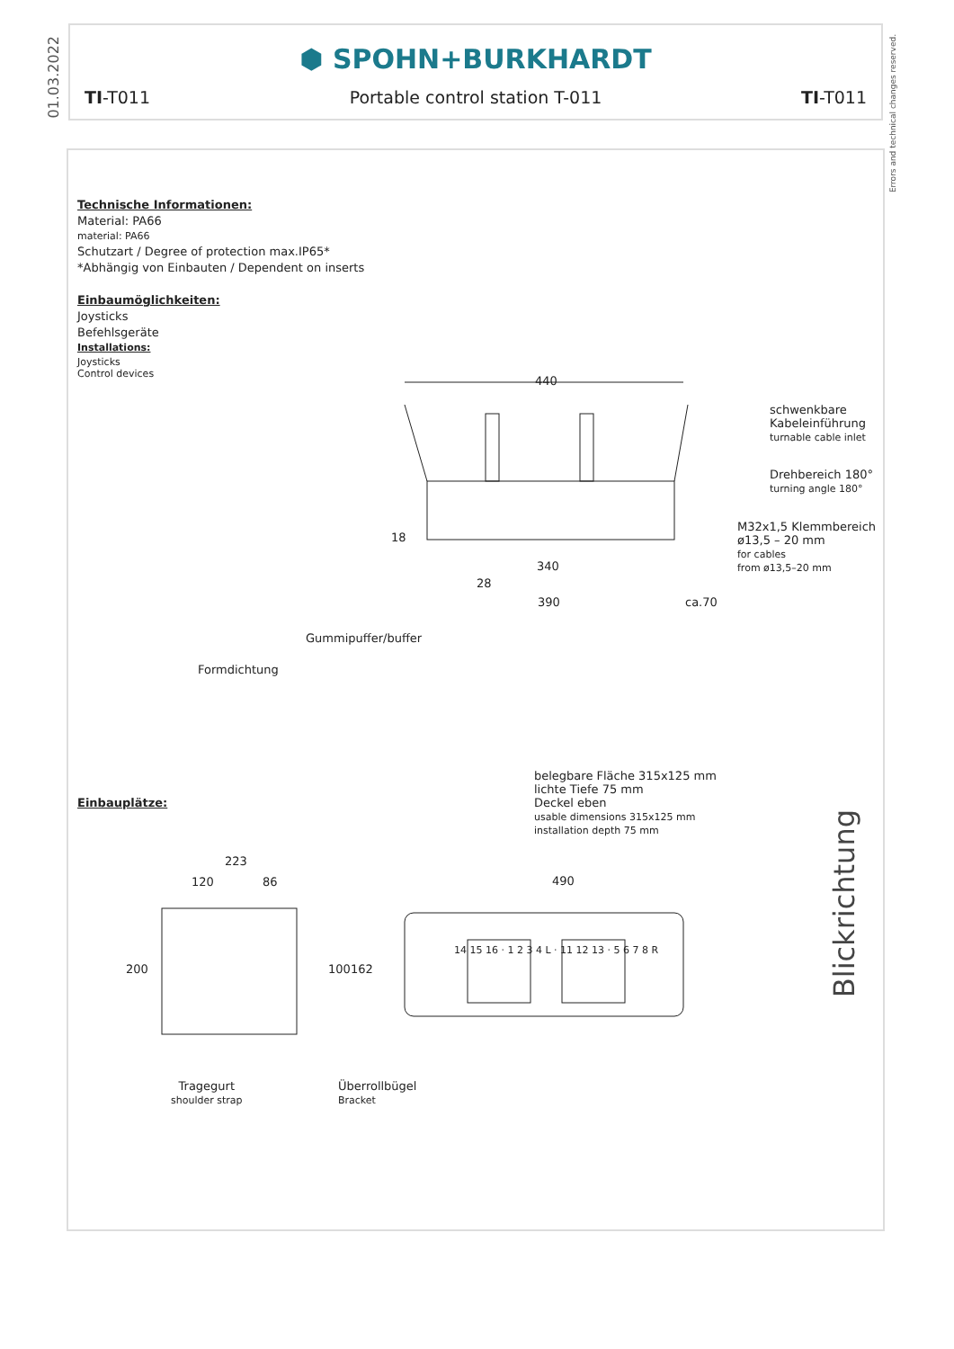01.03.2022
Errors and technical changes reserved.
⬢ SPOHN+BURKHARDT
TI-T011 Portable control station T-011 TI-T011
Technische Informationen:
Material: PA66
material: PA66
Schutzart / Degree of protection max.IP65*
*Abhängig von Einbauten / Dependent on inserts
Einbaumöglichkeiten:
Joysticks
Befehlsgeräte
Installations:
Joysticks
Control devices
440
schwenkbare
Kabeleinführung
turnable cable inlet
Drehbereich 180°
turning angle 180°
M32x1,5 Klemmbereich
ø13,5 – 20 mm
for cables
from ø13,5–20 mm
18
340
28
390 ca.70
Gummipuffer/buffer
Formdichtung
belegbare Fläche 315x125 mm
lichte Tiefe 75 mm
Deckel eben
usable dimensions 315x125 mm
installation depth 75 mm
Einbauplätze:
223
120 86 490
200 100 162
14 15 16 · 1 2 3 4 L · 11 12 13 · 5 6 7 8 R
Blickrichtung
Tragegurt
shoulder strap
Überrollbügel
Bracket